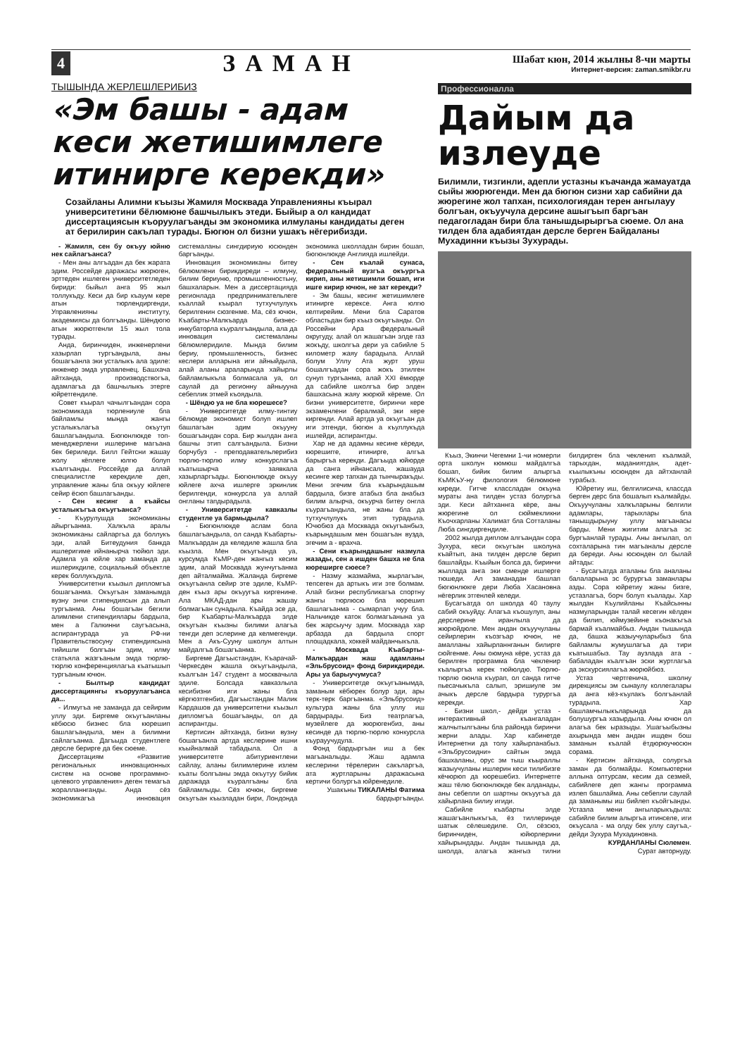4 ЗАМАН
Шабат кюн, 2014 жылны 8-чи марты
Интернет-версия: zaman.smikbr.ru
ТЫШЫНДА ЖЕРЛЕШЛЕРИБИЗ
«Эм башы - адам кеси жетишимлеге итинирге керекди»
Созайланы Алимни къызы Жамиля Москвада Управленияны къырал университетини бёлюмюне башчылыкъ этеди. Быйыр а ол кандидат диссертациясын къоруулагъанды эм экономика илмуланы кандидаты деген ат берилирин сакълап турады. Бюгюн ол бизни ушакъ нёгерибизди.
- Жамиля, сен бу окъуу юйню нек сайлагъанса?
- Мен аны алгъадан да бек жарата эдим. Россейде даражасы жюрюген, эрттеден ишлеген университетледен бириди: быйыл анга 95 жыл толлукъду. Кеси да бир къауум кере атын тюрлендиргенди, Управленияны институту, академиясы да болгъанды. Шёндюгю атын жюрютгенли 15 жыл тола турады.
Анда, биринчиден, инженерлени хазырлап тургъандыла, аны бошагъанла эки усталыкъ ала эдиле: инженер эмда управленец. Башхача айтханда, производствогъа, адамлагъа да башчылыкъ этерге юйретгендиле.
Совет къырал чачылгъандан сора экономикада тюрлениуле бла байламлы мында жангы усталыкълагъа окъутуп башлагъандыла. Бюгюнлюкде топ-менеджерлени ишлерине магъана бек бериледи. Билл Гейтсни жашау жолу кёплеге юлгю болуп къалгъанды. Россейде да аллай специалистле керекдиле деп, управление жаны бла окъуу юйлеге сейир ёсюп башлагъанды.
- Сен кесинг а къайсы усталыкъгъа окъугъанса?
- Къурулушда экономиканы айыргъанма. Халкъла аралы экономиканы сайларгъа да боллукъ эди, алай Битеудуния банкда ишлеригиме ийнанырча тюйюл эди. Адамла уа юйле хар заманда да ишлерикдиле, социальный объектле керек боллукъдула.
Университетни къызыл дипломгъа бошагъанма. Окъугъан заманымда вузну энчи стипендиясын да алып тургъанма. Аны бошагъан бегили алимлени стипендиялары бардыла, мен а Галкинни саугъасына, аспирантурада уа РФ-ни Правительствосуну стипендиясына тийишли болгъан эдим, илму статьяла жазгъаным эмда тюрлю-тюрлю конференциялагъа къатышып тургъаным ючюн.
- Былтыр кандидат диссертациянгы къоруулагъанса да...
- Илмугъа не заманда да сейирим уллу эди. Биргеме окъугъанланы кёбюсю бизнес бла кюрешип башлагъандыла, мен а билимни сайлагъанма. Дагъыда студентлеге дерсле берирге да бек сюеме.
Диссертациям «Развитие региональных инновационных систем на основе программно-целевого управления» деген темагъа жоралланнганды. Анда сёз экономикагъа инновация системаланы сингдириую юсюнден баргъанды.
Инновация экономиканы битеу бёлюмлени бирикдиреди – илмуну, билим бериуню, промышленностьну, башхаларын. Мен а диссертацияда регионлада предпринимательлеге къаллай къырал тутхучлулукъ берилгенин сюзгенме. Ма, сёз ючюн, Къабарты-Малкъарда бизнес-инкубаторла къуралгъандыла, ала да инновация системаланы бёлюмлеридиле. Мында билим бериу, промышленность, бизнес кеслери алларына иги айныйдыла, алай аланы араларында хайырлы байламлыкъла болмасала уа, ол саулай да регионну айныууна себеплик этмей къоядыла.
- Шёндю уа не бла кюрешесе?
- Университетде илму-тинтиу бёлюмде экономист болуп ишлеп башлагъан эдим окъууну бошагъандан сора. Бир жылдан анга башчы этип салгъандыла. Бизни борчубуз - преподавательлерибиз тюрлю-тюрлю илму конкурслагъа къатышырча заявкала хазырларгъады. Бюгюнлюкде окъуу юйлеге ахча ишлерге эркинлик берилгенди, конкурсла уа аллай онгланы тапдырадыла.
- Университетде кавказлы студентле уа бармыдыла?
- Бюгюнлюкде аслам бола башлагъандыла, ол санда Къабарты-Малкъардан да келедиле жашла бла къызла. Мен окъугъанда уа, курсумда КъМР-ден жангыз кесим эдим, алай Москвада жунчугъанма деп айталмайма. Жаланда биргеме окъугъанла сейир эте эдиле, КъМР-ден къыз ары окъуугъа киргенине. Ала МКАД-дан ары жашау болмагъан сунадыла. Къайда эсе да, бир Къабарты-Малкъарда элде окъугъан къызны билими алагъа тенгди деп эслерине да келмегенди. Мен а Акъ-Сууну школун алтын майдалгъа бошагъанма.
Биргеме Дагъыстандан, Къарачай-Черкесден жашла окъугъандыла, къалгъан 147 студент а москвачыла эдиле. Болсада кавказлыла кесибизни иги жаны бла кёргюзтгенбиз, Дагъыстандан Малик Кардашов да университетни къызыл дипломгъа бошагъанды, ол да аспирантды.
Кертисин айтханда, бизни вузну бошагъанла артда кеслерине ишни къыйналмай табадыла. Ол а университетге абитуриентлени сайлау, аланы билимлерине излем къаты болгъаны эмда окъутуу бийик даражада къуралгъаны бла байламлыды. Сёз ючюн, биргеме окъугъан къызладан бири, Лондонда экономика школладан бирин бошап, бюгюнлюкде Англияда ишлейди.
- Сен къалай сунаса, федеральный вузгъа окъургъа кирип, аны жетишимли бошап, иги ишге кирир ючюн, не зат керекди?
- Эм башы, кесинг жетишимлеге итинирге керексе. Анга юлгю келтирейим. Мени бла Саратов областьдан бир къыз окъугъанды. Ол Россейни Ара федеральный округуду, алай ол жашагъан элде газ жокъду, школгъа дери уа сабийле 5 километр жаяу барадыла. Аллай болум Уллу Ата журт уруш бошалгъадан сора жокъ этилген сунуп тургъанма, алай XXI ёмюрде да сабийле школгъа бир элден башхасына жаяу жюрюй кёреме. Ол бизни университетге, биринчи кере экзаменлени бералмай, эки кере киргенди. Алай артда уа окъугъан да иги этгенди, бюгюн а къуллукъда ишлейди, аспирантды.
Хар не да адамны кесине кёреди, кюрешиrге, итинирге, алгъа барыргъа керекди. Дагъыда юйюрде да санга ийнансала, жашауда кесинге жер тапхан да тынчыракъды. Мени эгечим бла къарындашым бардыла, бизге атабыз бла анабыз билим алырча, окъурча битеу онгла къурагъандыла, не жаны бла да тутхучлулукъ этип турадыла. Ючюбюз да Москвада окъугъанбыз, къарындашым мен бошагъан вузда, эгечим а - врахча.
- Сени къарындашынг назмула жазады, сен а ишден башха не бла кюреширге сюесе?
- Назму жазмайма, жырлагъан, тепсеген да артыкъ иги эте болмам. Алай бизни республикагъа спортну жангы тюрлюсю бла кюрешип башлагъанма - сымарлап учуу бла. Нальчикде каток болмагъанына уа бек жарсыучу эдим. Москвада хар арбазда да бардыла спорт площадкала, хоккей майданчыкъла.
- Москвада Къабарты-Малкъардан жаш адамланы «Эльбрусоид» фонд бирикдиреди. Ары уа барыучумуса?
- Университетде окъугъанымда, заманым кёбюрек болур эди, ары терк-терк баргъанма. «Эльбрусоид» культура жаны бла уллу иш бардырады. Биз театрлагъа, музейлеге да жюрюгенбиз, аны кесинде да тюрлю-тюрлю конкурсла къурауучудула.
Фонд бардыргъан иш а бек магъаналыды. Жаш адамла кеслерини тёрелерин сакъларгъа, ата журтларыны даражасына кертичи болургъа юйренедиле.
Ушакъны ТИКАЛАНЫ Фатима бардыргъанды.
Профессионалла
Дайым да излеуде
Билимли, тизгинли, адепли устазны къачанда жамауатда сыйы жюрюгенди. Мен да бюгюн сизни хар сабийни да жюрегине жол тапхан, психологиядан терен ангылауу болгъан, окъуучула дерсине ашыгъып баргъан педагогладан бири бла танышдырыргъа сюеме. Ол ана тилден бла адабиятдан дерсле берген Байдаланы Мухадинни къызы Зухурады.
Къыз, Экинчи Чегемни 1-чи номерли орта школун кюмюш майдалгъа бошап, бийик билим алыргъа КъМКъУ-ну филология бёлюмюне киреди. Гитче классладан окъуна мураты ана тилден устаз болургъа эди. Кеси айтханнга кёре, аны жюрегине ол сюймекликни Къочхарланы Халимат бла Сотталаны Люба сингдиргендиле.
2002 жылда диплом алгъандан сора Зухура, кеси окъугъан школуна къайтып, ана тилден дерсле берип башлайды. Къыйын болса да, биринчи жыллада анга эки сменде ишлерге тюшеди. Ал заманадан башлап бюгюнлюкге дери Люба Хасановна нёгерлик этгенлей келеди.
Бусагъатда ол школда 40 таулу сабий окъуйду. Алагъа къошулуп, аны дерслерине иранлыла да жюрюйдюле. Мен андан окъуучуланы сейирлерин къозгъар ючюн, не амалланы хайырланнганын билирге сюйгенме. Аны оюмуна кёре, устаз да берилген программа бла чеклениp къалыргъа керек тюйюлдю. Тюрлю-тюрлю оюнла къурап, ол санда гитче пьесачыкъла салып, эришиуле эм ачыкъ дерсле бардыра турургъа керекди.
- Бизни школ,- дейди устаз - интерактивный къангаладан жалчытылгъаны бла районда биринчи жерни алады. Хар кабинетде Интернетни да толу хайырланабыз. «Эльбрусоидни» сайтын эмда башхаланы, орус эм тыш къыраллы жазыучуланы ишлерин кеси тилибизге кёчюрюп да кюрешебиз. Интернетге жаш тёлю бюгюнлюкде бек алданады, аны себепли ол шартны окъуугъа да хайырлана билиу игиди.
Сабийле къабарты элде жашагъанлыкъгъа, ёз тиллеринде шатык сёлешедиле. Ол, сёзсюз, биринчиден, юйюрлерини хайырындады. Андан тышында да, школда, алагъа жангыз тилни билдирген бла чекленип къалмай, тарыхдан, маданиятдан, адет-къылыкъны юсюнден да айтханлай турабыз.
Юйретиу иш, белгилисича, классда берген дерс бла бошалып къалмайды. Окъуучуланы халкъларыны белгили адамлары, тарыхлары бла танышдырыуну уллу магъанасы барды. Мени жигитим алагъа эс бургъанлай турады. Аны ангылап, ол сохталарына тин магъаналы дерсле да береди. Аны юсюнден ол былай айтады:
- Бусагъатда аталаны бла аналаны балаларына эс бурургъа заманлары азды. Сора юйретиу жаны бизге, устазлагъа, борч болуп къалады. Хар жылдан Къулийланы Къайсынны назмуларындан талай кесегин кёлден да билип, юймузейине къонакъгъа бармай къалмайбыз. Андан тышында да, башха жазыучуларыбыз бла байламлы жумушлагъа да тири къатышабыз. Тау аузлада ата - бабаладан къалгъан эски журтлагъа да экскурсиялагъа жюрюйбюз.
Устаз чертгенича, школну дирекциясы эм сынаулу коллегалары да анга кёз-къулакъ болгъанлай турадыла. Хар башламчылыкъларында да болушургъа хазырдыла. Аны ючюн ол алагъа бек ыразыды. Ушагъыбызны ахырында мен андан ишден бош заманын къалай ётдюрюучюсюн сорама.
- Кертисин айтханда, солургъа заман да болмайды. Компьютерни аллына олтурсам, кесим да сезмей, сабийлеге деп жангы программа излеп башлайма. Аны себепли саулай да заманымы иш бийлеп къойгъанды. Устазла мени ангыларыкъдыла: сабийле билим алыргъа итинселе, иги окъусала - ма олду бек уллу саугъа,- дейди Зухура Мухадиновна.
КУРДАНЛАНЫ Сюлемен.
Сурат авторнуду.